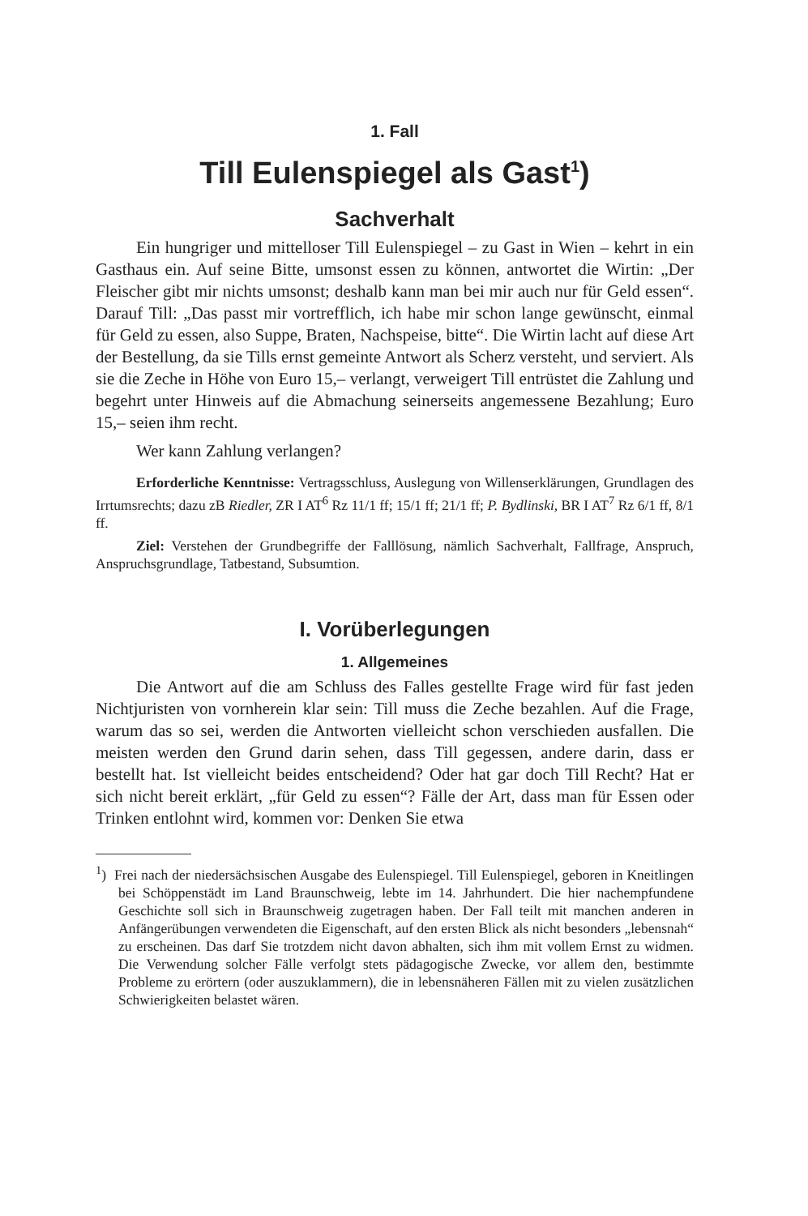1. Fall
Till Eulenspiegel als Gast<sup>1</sup>)
Sachverhalt
Ein hungriger und mittelloser Till Eulenspiegel – zu Gast in Wien – kehrt in ein Gasthaus ein. Auf seine Bitte, umsonst essen zu können, antwortet die Wirtin: „Der Fleischer gibt mir nichts umsonst; deshalb kann man bei mir auch nur für Geld essen“. Darauf Till: „Das passt mir vortrefflich, ich habe mir schon lange gewünscht, einmal für Geld zu essen, also Suppe, Braten, Nachspeise, bitte“. Die Wirtin lacht auf diese Art der Bestellung, da sie Tills ernst gemeinte Antwort als Scherz versteht, und serviert. Als sie die Zeche in Höhe von Euro 15,– verlangt, verweigert Till entrüstet die Zahlung und begehrt unter Hinweis auf die Abmachung seinerseits angemessene Bezahlung; Euro 15,– seien ihm recht.
Wer kann Zahlung verlangen?
Erforderliche Kenntnisse: Vertragsschluss, Auslegung von Willenserklärungen, Grundlagen des Irrtumsrechts; dazu zB Riedler, ZR I AT<sup>6</sup> Rz 11/1 ff; 15/1 ff; 21/1 ff; P. Bydlinski, BR I AT<sup>7</sup> Rz 6/1 ff, 8/1 ff.
Ziel: Verstehen der Grundbegriffe der Falllösung, nämlich Sachverhalt, Fallfrage, Anspruch, Anspruchsgrundlage, Tatbestand, Subsumtion.
I. Vorüberlegungen
1. Allgemeines
Die Antwort auf die am Schluss des Falles gestellte Frage wird für fast jeden Nichtjuristen von vornherein klar sein: Till muss die Zeche bezahlen. Auf die Frage, warum das so sei, werden die Antworten vielleicht schon verschieden ausfallen. Die meisten werden den Grund darin sehen, dass Till gegessen, andere darin, dass er bestellt hat. Ist vielleicht beides entscheidend? Oder hat gar doch Till Recht? Hat er sich nicht bereit erklärt, „für Geld zu essen“? Fälle der Art, dass man für Essen oder Trinken entlohnt wird, kommen vor: Denken Sie etwa
<sup>1</sup>) Frei nach der niedersächsischen Ausgabe des Eulenspiegel. Till Eulenspiegel, geboren in Kneitlingen bei Schöppenstädt im Land Braunschweig, lebte im 14. Jahrhundert. Die hier nachempfundene Geschichte soll sich in Braunschweig zugetragen haben. Der Fall teilt mit manchen anderen in Anfängerübungen verwendeten die Eigenschaft, auf den ersten Blick als nicht besonders „lebensnah“ zu erscheinen. Das darf Sie trotzdem nicht davon abhalten, sich ihm mit vollem Ernst zu widmen. Die Verwendung solcher Fälle verfolgt stets pädagogische Zwecke, vor allem den, bestimmte Probleme zu erörtern (oder auszuklammern), die in lebensnäheren Fällen mit zu vielen zusätzlichen Schwierigkeiten belastet wären.